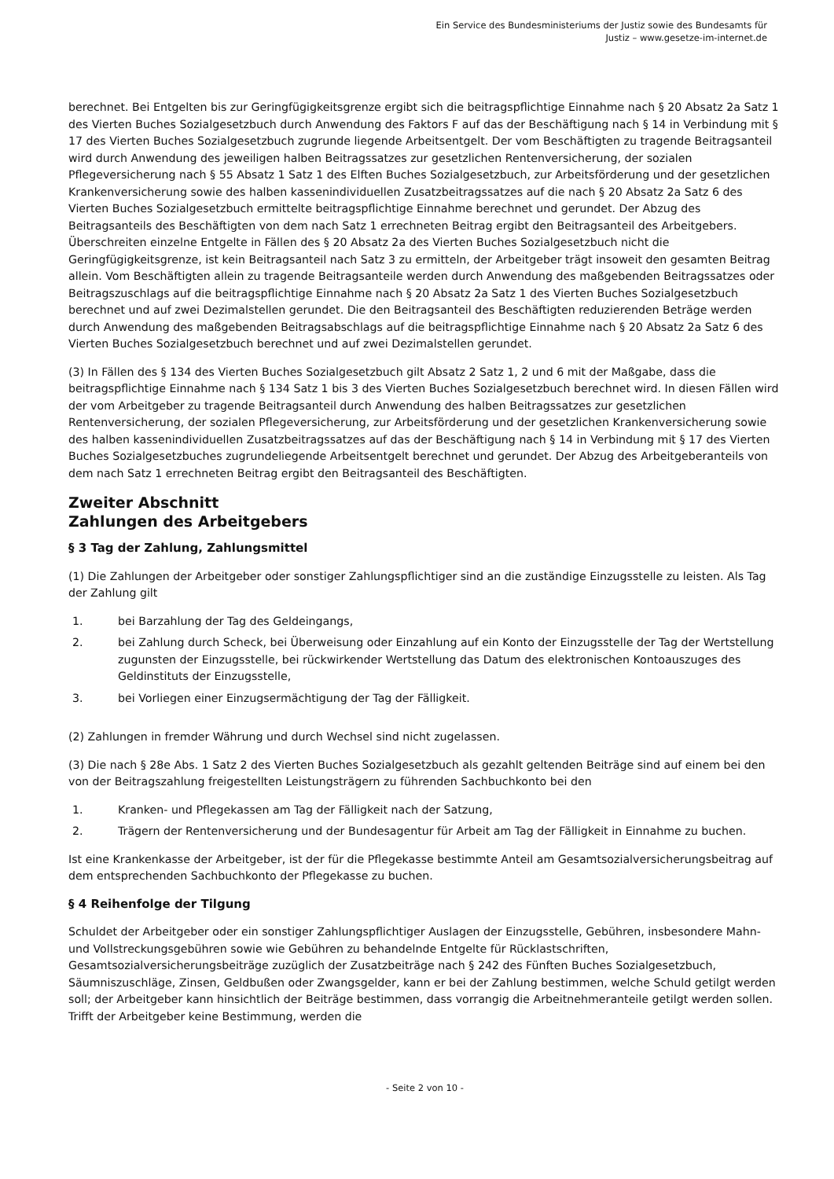Ein Service des Bundesministeriums der Justiz sowie des Bundesamts für
Justiz – www.gesetze-im-internet.de
berechnet. Bei Entgelten bis zur Geringfügigkeitsgrenze ergibt sich die beitragspflichtige Einnahme nach § 20 Absatz 2a Satz 1 des Vierten Buches Sozialgesetzbuch durch Anwendung des Faktors F auf das der Beschäftigung nach § 14 in Verbindung mit § 17 des Vierten Buches Sozialgesetzbuch zugrunde liegende Arbeitsentgelt. Der vom Beschäftigten zu tragende Beitragsanteil wird durch Anwendung des jeweiligen halben Beitragssatzes zur gesetzlichen Rentenversicherung, der sozialen Pflegeversicherung nach § 55 Absatz 1 Satz 1 des Elften Buches Sozialgesetzbuch, zur Arbeitsförderung und der gesetzlichen Krankenversicherung sowie des halben kassenindividuellen Zusatzbeitragssatzes auf die nach § 20 Absatz 2a Satz 6 des Vierten Buches Sozialgesetzbuch ermittelte beitragspflichtige Einnahme berechnet und gerundet. Der Abzug des Beitragsanteils des Beschäftigten von dem nach Satz 1 errechneten Beitrag ergibt den Beitragsanteil des Arbeitgebers. Überschreiten einzelne Entgelte in Fällen des § 20 Absatz 2a des Vierten Buches Sozialgesetzbuch nicht die Geringfügigkeitsgrenze, ist kein Beitragsanteil nach Satz 3 zu ermitteln, der Arbeitgeber trägt insoweit den gesamten Beitrag allein. Vom Beschäftigten allein zu tragende Beitragsanteile werden durch Anwendung des maßgebenden Beitragssatzes oder Beitragszuschlags auf die beitragspflichtige Einnahme nach § 20 Absatz 2a Satz 1 des Vierten Buches Sozialgesetzbuch berechnet und auf zwei Dezimalstellen gerundet. Die den Beitragsanteil des Beschäftigten reduzierenden Beträge werden durch Anwendung des maßgebenden Beitragsabschlags auf die beitragspflichtige Einnahme nach § 20 Absatz 2a Satz 6 des Vierten Buches Sozialgesetzbuch berechnet und auf zwei Dezimalstellen gerundet.
(3) In Fällen des § 134 des Vierten Buches Sozialgesetzbuch gilt Absatz 2 Satz 1, 2 und 6 mit der Maßgabe, dass die beitragspflichtige Einnahme nach § 134 Satz 1 bis 3 des Vierten Buches Sozialgesetzbuch berechnet wird. In diesen Fällen wird der vom Arbeitgeber zu tragende Beitragsanteil durch Anwendung des halben Beitragssatzes zur gesetzlichen Rentenversicherung, der sozialen Pflegeversicherung, zur Arbeitsförderung und der gesetzlichen Krankenversicherung sowie des halben kassenindividuellen Zusatzbeitragssatzes auf das der Beschäftigung nach § 14 in Verbindung mit § 17 des Vierten Buches Sozialgesetzbuches zugrundeliegende Arbeitsentgelt berechnet und gerundet. Der Abzug des Arbeitgeberanteils von dem nach Satz 1 errechneten Beitrag ergibt den Beitragsanteil des Beschäftigten.
Zweiter Abschnitt
Zahlungen des Arbeitgebers
§ 3 Tag der Zahlung, Zahlungsmittel
(1) Die Zahlungen der Arbeitgeber oder sonstiger Zahlungspflichtiger sind an die zuständige Einzugsstelle zu leisten. Als Tag der Zahlung gilt
1. bei Barzahlung der Tag des Geldeingangs,
2. bei Zahlung durch Scheck, bei Überweisung oder Einzahlung auf ein Konto der Einzugsstelle der Tag der Wertstellung zugunsten der Einzugsstelle, bei rückwirkender Wertstellung das Datum des elektronischen Kontoauszuges des Geldinstituts der Einzugsstelle,
3. bei Vorliegen einer Einzugsermächtigung der Tag der Fälligkeit.
(2) Zahlungen in fremder Währung und durch Wechsel sind nicht zugelassen.
(3) Die nach § 28e Abs. 1 Satz 2 des Vierten Buches Sozialgesetzbuch als gezahlt geltenden Beiträge sind auf einem bei den von der Beitragszahlung freigestellten Leistungsträgern zu führenden Sachbuchkonto bei den
1. Kranken- und Pflegekassen am Tag der Fälligkeit nach der Satzung,
2. Trägern der Rentenversicherung und der Bundesagentur für Arbeit am Tag der Fälligkeit in Einnahme zu buchen.
Ist eine Krankenkasse der Arbeitgeber, ist der für die Pflegekasse bestimmte Anteil am Gesamtsozialversicherungsbeitrag auf dem entsprechenden Sachbuchkonto der Pflegekasse zu buchen.
§ 4 Reihenfolge der Tilgung
Schuldet der Arbeitgeber oder ein sonstiger Zahlungspflichtiger Auslagen der Einzugsstelle, Gebühren, insbesondere Mahn- und Vollstreckungsgebühren sowie wie Gebühren zu behandelnde Entgelte für Rücklastschriften, Gesamtsozialversicherungsbeiträge zuzüglich der Zusatzbeiträge nach § 242 des Fünften Buches Sozialgesetzbuch, Säumniszuschläge, Zinsen, Geldbußen oder Zwangsgelder, kann er bei der Zahlung bestimmen, welche Schuld getilgt werden soll; der Arbeitgeber kann hinsichtlich der Beiträge bestimmen, dass vorrangig die Arbeitnehmeranteile getilgt werden sollen. Trifft der Arbeitgeber keine Bestimmung, werden die
- Seite 2 von 10 -